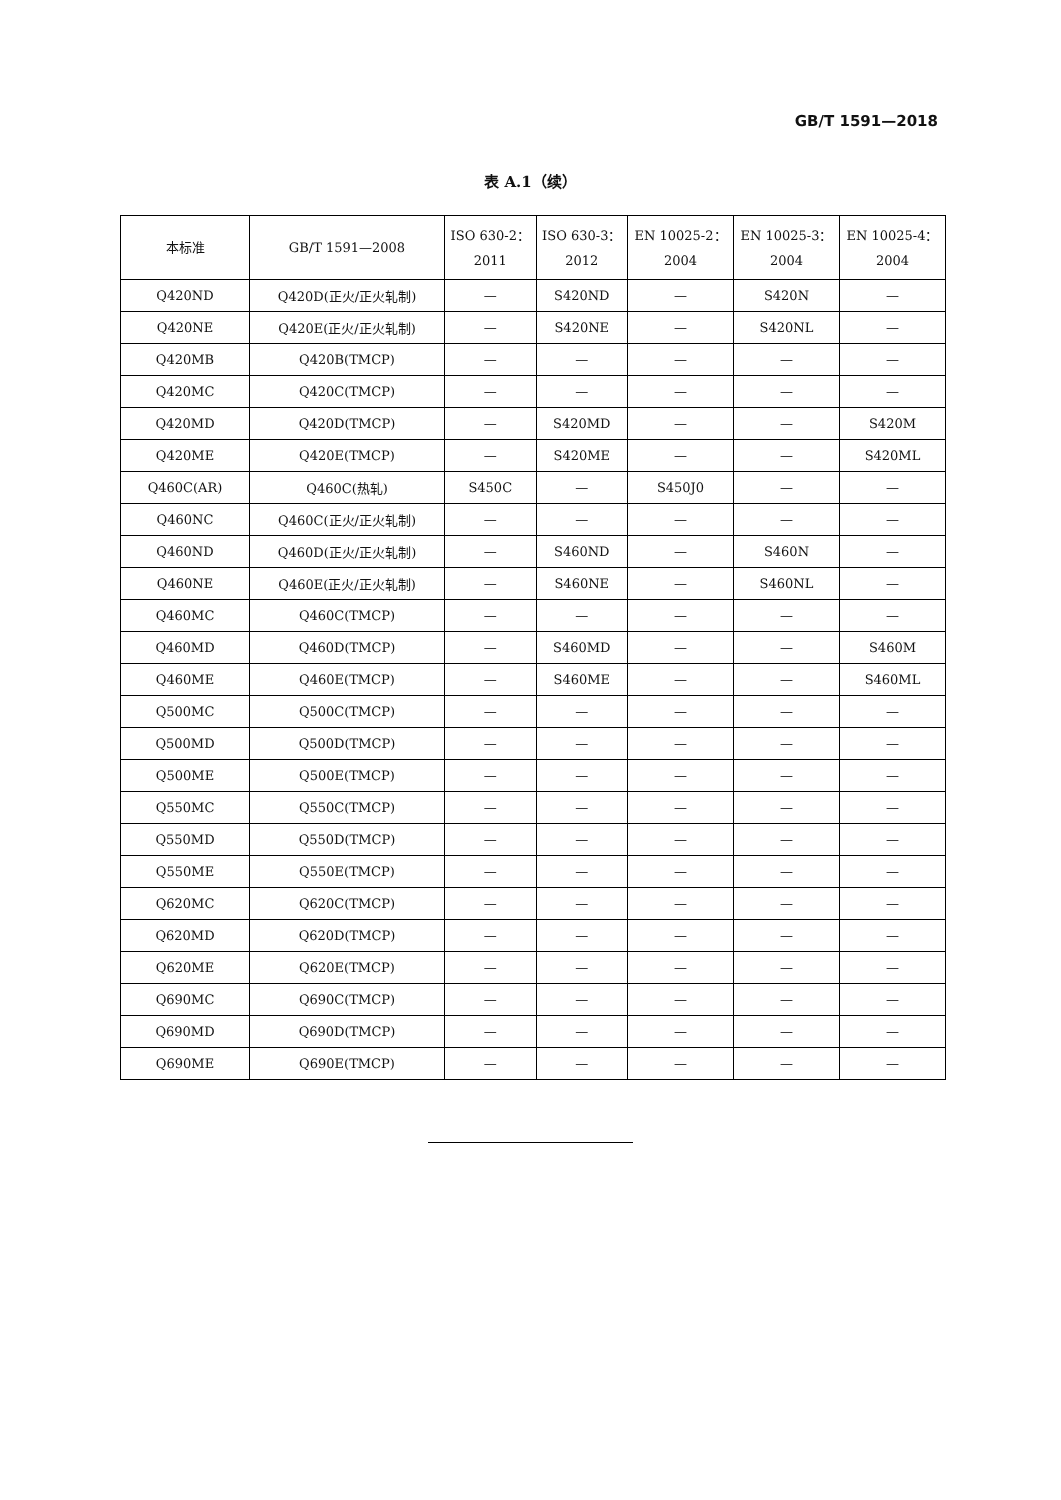GB/T 1591—2018
表 A.1（续）
| 本标准 | GB/T 1591—2008 | ISO 630-2： 2011 | ISO 630-3： 2012 | EN 10025-2： 2004 | EN 10025-3： 2004 | EN 10025-4： 2004 |
| --- | --- | --- | --- | --- | --- | --- |
| Q420ND | Q420D(正火/正火轧制) | — | S420ND | — | S420N | — |
| Q420NE | Q420E(正火/正火轧制) | — | S420NE | — | S420NL | — |
| Q420MB | Q420B(TMCP) | — | — | — | — | — |
| Q420MC | Q420C(TMCP) | — | — | — | — | — |
| Q420MD | Q420D(TMCP) | — | S420MD | — | — | S420M |
| Q420ME | Q420E(TMCP) | — | S420ME | — | — | S420ML |
| Q460C(AR) | Q460C(热轧) | S450C | — | S450J0 | — | — |
| Q460NC | Q460C(正火/正火轧制) | — | — | — | — | — |
| Q460ND | Q460D(正火/正火轧制) | — | S460ND | — | S460N | — |
| Q460NE | Q460E(正火/正火轧制) | — | S460NE | — | S460NL | — |
| Q460MC | Q460C(TMCP) | — | — | — | — | — |
| Q460MD | Q460D(TMCP) | — | S460MD | — | — | S460M |
| Q460ME | Q460E(TMCP) | — | S460ME | — | — | S460ML |
| Q500MC | Q500C(TMCP) | — | — | — | — | — |
| Q500MD | Q500D(TMCP) | — | — | — | — | — |
| Q500ME | Q500E(TMCP) | — | — | — | — | — |
| Q550MC | Q550C(TMCP) | — | — | — | — | — |
| Q550MD | Q550D(TMCP) | — | — | — | — | — |
| Q550ME | Q550E(TMCP) | — | — | — | — | — |
| Q620MC | Q620C(TMCP) | — | — | — | — | — |
| Q620MD | Q620D(TMCP) | — | — | — | — | — |
| Q620ME | Q620E(TMCP) | — | — | — | — | — |
| Q690MC | Q690C(TMCP) | — | — | — | — | — |
| Q690MD | Q690D(TMCP) | — | — | — | — | — |
| Q690ME | Q690E(TMCP) | — | — | — | — | — |